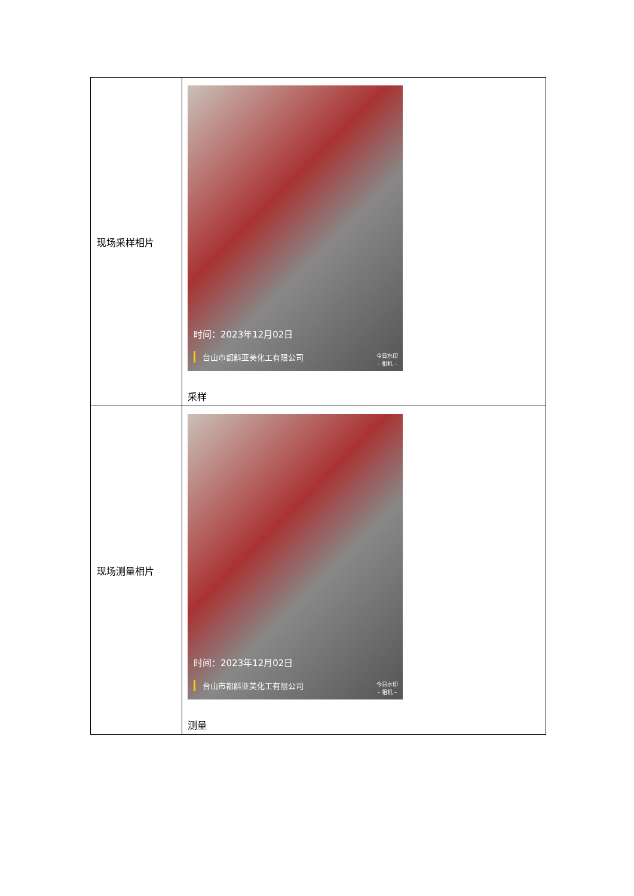| 现场采样相片 | 时间：2023年12月02日 台山市都斛亚美化工有限公司 今日水印 – 相机 – 采样 |
| 现场测量相片 | 时间：2023年12月02日 台山市都斛亚美化工有限公司 今日水印 – 相机 – 测量 |